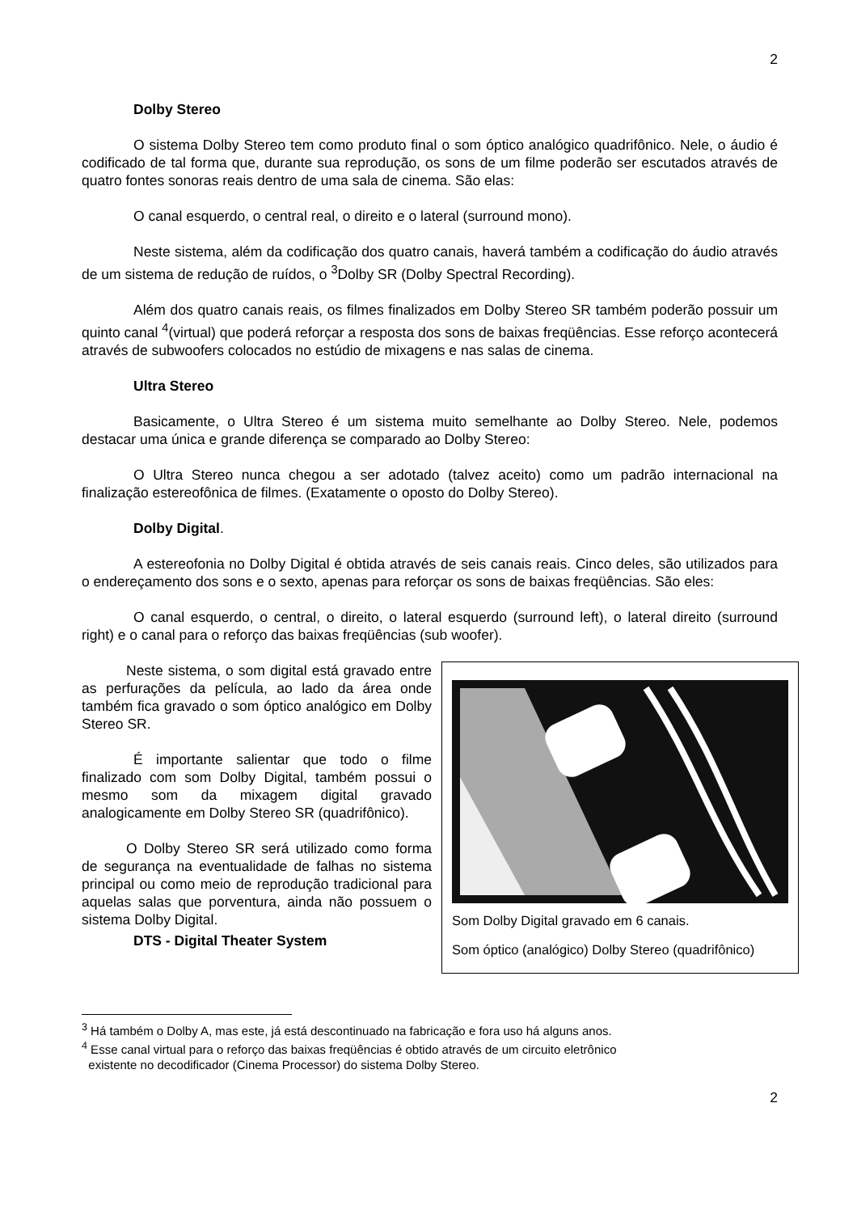2
Dolby Stereo
O sistema Dolby Stereo tem como produto final o som óptico analógico quadrifônico. Nele, o áudio é codificado de tal forma que, durante sua reprodução, os sons de um filme poderão ser escutados através de quatro fontes sonoras reais dentro de uma sala de cinema. São elas:
O canal esquerdo, o central real, o direito e o lateral (surround mono).
Neste sistema, além da codificação dos quatro canais, haverá também a codificação do áudio através de um sistema de redução de ruídos, o <sup>3</sup>Dolby SR (Dolby Spectral Recording).
Além dos quatro canais reais, os filmes finalizados em Dolby Stereo SR também poderão possuir um quinto canal <sup>4</sup>(virtual) que poderá reforçar a resposta dos sons de baixas freqüências. Esse reforço acontecerá através de subwoofers colocados no estúdio de mixagens e nas salas de cinema.
Ultra Stereo
Basicamente, o Ultra Stereo é um sistema muito semelhante ao Dolby Stereo. Nele, podemos destacar uma única e grande diferença se comparado ao Dolby Stereo:
O Ultra Stereo nunca chegou a ser adotado (talvez aceito) como um padrão internacional na finalização estereofônica de filmes. (Exatamente o oposto do Dolby Stereo).
Dolby Digital.
A estereofonia no Dolby Digital é obtida através de seis canais reais. Cinco deles, são utilizados para o endereçamento dos sons e o sexto, apenas para reforçar os sons de baixas freqüências. São eles:
O canal esquerdo, o central, o direito, o lateral esquerdo (surround left), o lateral direito (surround right) e o canal para o reforço das baixas freqüências (sub woofer).
Neste sistema, o som digital está gravado entre as perfurações da película, ao lado da área onde também fica gravado o som óptico analógico em Dolby Stereo SR.
É importante salientar que todo o filme finalizado com som Dolby Digital, também possui o mesmo som da mixagem digital gravado analogicamente em Dolby Stereo SR (quadrifônico).
O Dolby Stereo SR será utilizado como forma de segurança na eventualidade de falhas no sistema principal ou como meio de reprodução tradicional para aquelas salas que porventura, ainda não possuem o sistema Dolby Digital.
DTS - Digital Theater System
Som Dolby Digital gravado em 6 canais.
Som óptico (analógico) Dolby Stereo (quadrifônico)
<sup>3</sup> Há também o Dolby A, mas este, já está descontinuado na fabricação e fora uso há alguns anos.
<sup>4</sup> Esse canal virtual para o reforço das baixas freqüências é obtido através de um circuito eletrônico
existente no decodificador (Cinema Processor) do sistema Dolby Stereo.
2